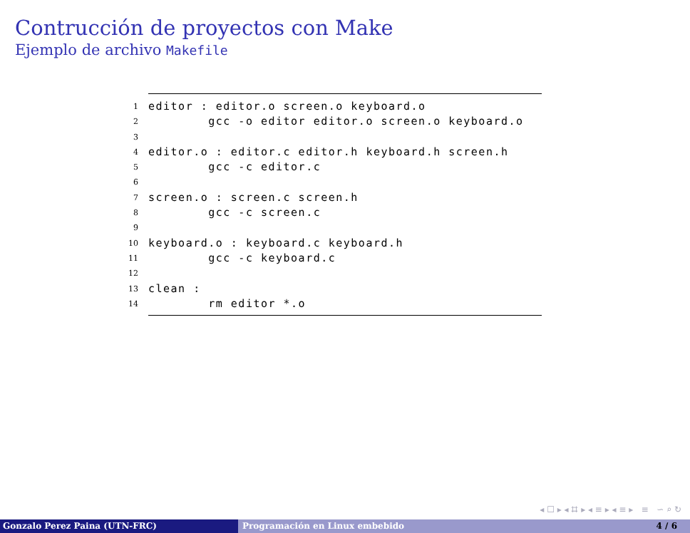Contrucción de proyectos con Make
Ejemplo de archivo Makefile
1 editor : editor.o screen.o keyboard.o
2 gcc -o editor editor.o screen.o keyboard.o
3
4 editor.o : editor.c editor.h keyboard.h screen.h
5 gcc -c editor.c
6
7 screen.o : screen.c screen.h
8 gcc -c screen.c
9
10 keyboard.o : keyboard.c keyboard.h
11 gcc -c keyboard.c
12
13 clean :
14 rm editor *.o
◂ ☐ ▸ ◂ ⌗ ▸ ◂ ≡ ▸ ◂ ≡ ▸ ≡ ∽ ⌕ ↻
Gonzalo Perez Paina (UTN-FRC) Programación en Linux embebido 4 / 6